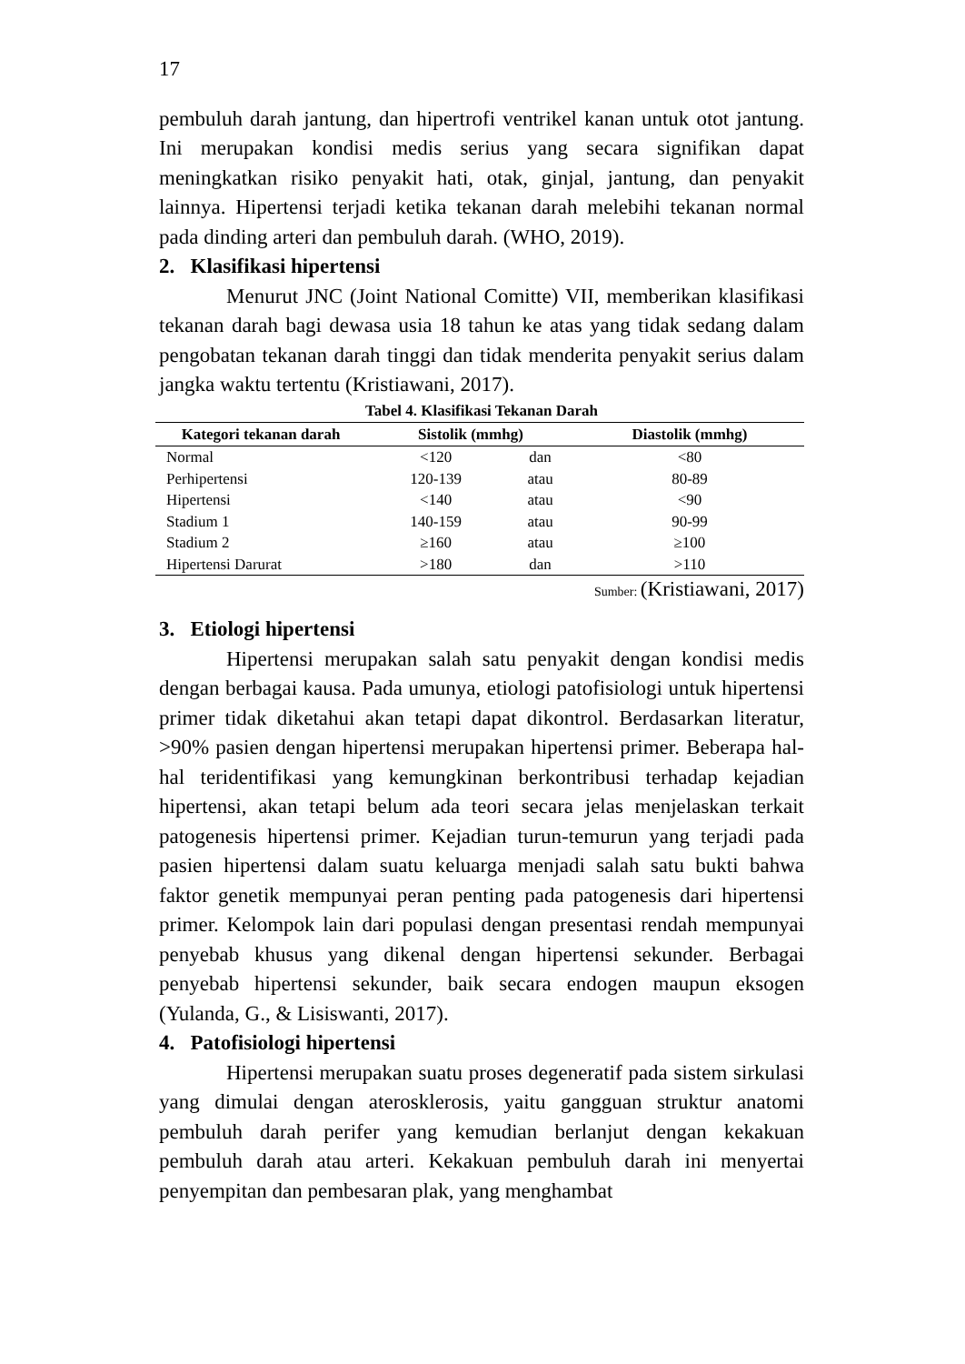17
pembuluh darah jantung, dan hipertrofi ventrikel kanan untuk otot jantung. Ini merupakan kondisi medis serius yang secara signifikan dapat meningkatkan risiko penyakit hati, otak, ginjal, jantung, dan penyakit lainnya. Hipertensi terjadi ketika tekanan darah melebihi tekanan normal pada dinding arteri dan pembuluh darah. (WHO, 2019).
2. Klasifikasi hipertensi
Menurut JNC (Joint National Comitte) VII, memberikan klasifikasi tekanan darah bagi dewasa usia 18 tahun ke atas yang tidak sedang dalam pengobatan tekanan darah tinggi dan tidak menderita penyakit serius dalam jangka waktu tertentu (Kristiawani, 2017).
Tabel 4. Klasifikasi Tekanan Darah
| Kategori tekanan darah | Sistolik (mmhg) | | Diastolik (mmhg) |
| --- | --- | --- | --- |
| Normal | <120 | dan | <80 |
| Perhipertensi | 120-139 | atau | 80-89 |
| Hipertensi | <140 | atau | <90 |
| Stadium 1 | 140-159 | atau | 90-99 |
| Stadium 2 | ≥160 | atau | ≥100 |
| Hipertensi Darurat | >180 | dan | >110 |
Sumber: (Kristiawani, 2017)
3. Etiologi hipertensi
Hipertensi merupakan salah satu penyakit dengan kondisi medis dengan berbagai kausa. Pada umunya, etiologi patofisiologi untuk hipertensi primer tidak diketahui akan tetapi dapat dikontrol. Berdasarkan literatur, >90% pasien dengan hipertensi merupakan hipertensi primer. Beberapa hal-hal teridentifikasi yang kemungkinan berkontribusi terhadap kejadian hipertensi, akan tetapi belum ada teori secara jelas menjelaskan terkait patogenesis hipertensi primer. Kejadian turun-temurun yang terjadi pada pasien hipertensi dalam suatu keluarga menjadi salah satu bukti bahwa faktor genetik mempunyai peran penting pada patogenesis dari hipertensi primer. Kelompok lain dari populasi dengan presentasi rendah mempunyai penyebab khusus yang dikenal dengan hipertensi sekunder. Berbagai penyebab hipertensi sekunder, baik secara endogen maupun eksogen (Yulanda, G., & Lisiswanti, 2017).
4. Patofisiologi hipertensi
Hipertensi merupakan suatu proses degeneratif pada sistem sirkulasi yang dimulai dengan aterosklerosis, yaitu gangguan struktur anatomi pembuluh darah perifer yang kemudian berlanjut dengan kekakuan pembuluh darah atau arteri. Kekakuan pembuluh darah ini menyertai penyempitan dan pembesaran plak, yang menghambat